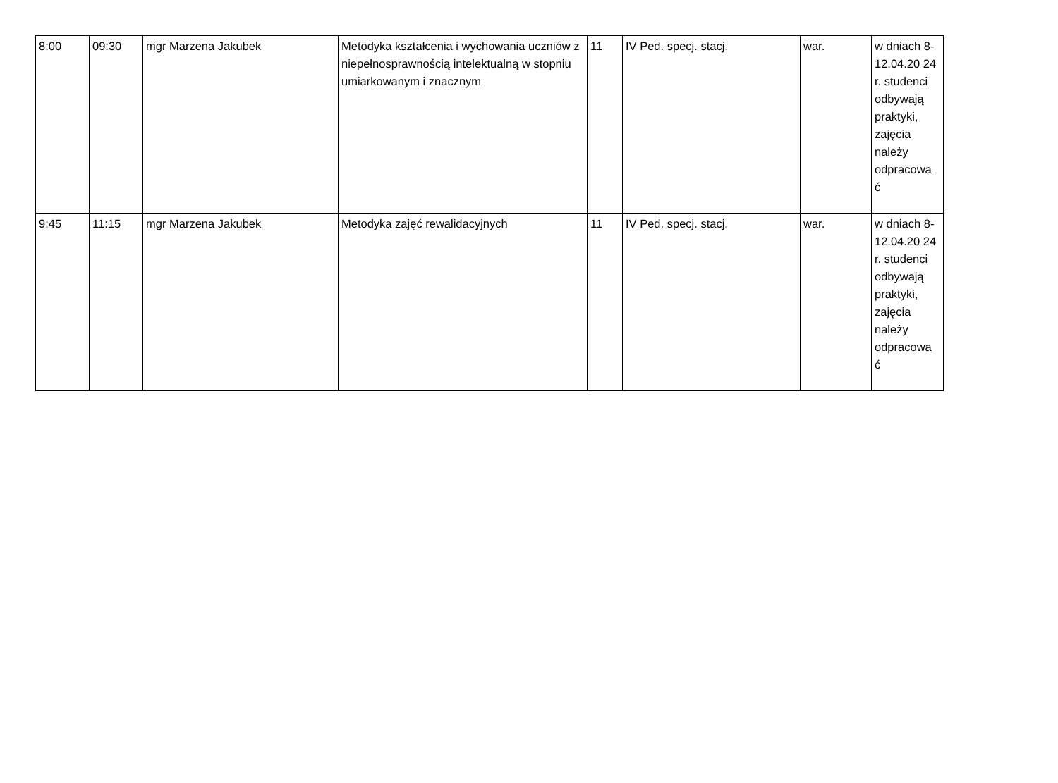| 8:00 | 09:30 | mgr Marzena Jakubek | Metodyka kształcenia i wychowania uczniów z niepełnosprawnością intelektualną w stopniu umiarkowanym i znacznym | 11 | IV Ped. specj. stacj. | war. | w dniach 8-12.04.20 24 r. studenci odbywają praktyki, zajęcia należy odpracowa ć |
| 9:45 | 11:15 | mgr Marzena Jakubek | Metodyka zajęć rewalidacyjnych | 11 | IV Ped. specj. stacj. | war. | w dniach 8-12.04.20 24 r. studenci odbywają praktyki, zajęcia należy odpracowa ć |